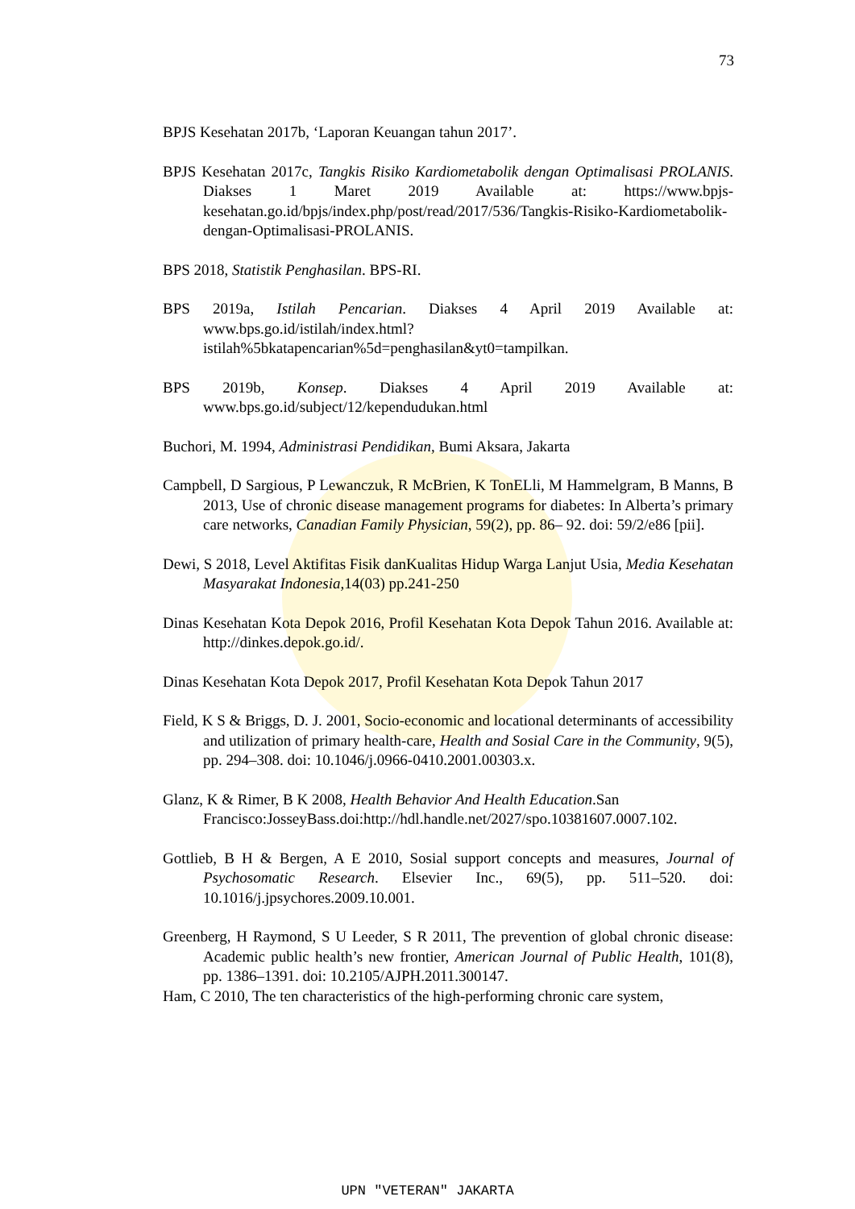73
BPJS Kesehatan 2017b, ‘Laporan Keuangan tahun 2017’.
BPJS Kesehatan 2017c, Tangkis Risiko Kardiometabolik dengan Optimalisasi PROLANIS. Diakses 1 Maret 2019 Available at: https://www.bpjs-kesehatan.go.id/bpjs/index.php/post/read/2017/536/Tangkis-Risiko-Kardiometabolik-dengan-Optimalisasi-PROLANIS.
BPS 2018, Statistik Penghasilan. BPS-RI.
BPS 2019a, Istilah Pencarian. Diakses 4 April 2019 Available at: www.bps.go.id/istilah/index.html?istilah%5bkatapencarian%5d=penghasilan&yt0=tampilkan.
BPS 2019b, Konsep. Diakses 4 April 2019 Available at: www.bps.go.id/subject/12/kependudukan.html
Buchori, M. 1994, Administrasi Pendidikan, Bumi Aksara, Jakarta
Campbell, D Sargious, P Lewanczuk, R McBrien, K TonELli, M Hammelgram, B Manns, B 2013, Use of chronic disease management programs for diabetes: In Alberta’s primary care networks, Canadian Family Physician, 59(2), pp. 86– 92. doi: 59/2/e86 [pii].
Dewi, S 2018, Level Aktifitas Fisik danKualitas Hidup Warga Lanjut Usia, Media Kesehatan Masyarakat Indonesia, 14(03) pp.241-250
Dinas Kesehatan Kota Depok 2016, Profil Kesehatan Kota Depok Tahun 2016. Available at: http://dinkes.depok.go.id/.
Dinas Kesehatan Kota Depok 2017, Profil Kesehatan Kota Depok Tahun 2017
Field, K S & Briggs, D. J. 2001, Socio-economic and locational determinants of accessibility and utilization of primary health-care, Health and Sosial Care in the Community, 9(5), pp. 294–308. doi: 10.1046/j.0966-0410.2001.00303.x.
Glanz, K & Rimer, B K 2008, Health Behavior And Health Education.San Francisco:JosseyBass.doi:http://hdl.handle.net/2027/spo.10381607.0007.102.
Gottlieb, B H & Bergen, A E 2010, Sosial support concepts and measures, Journal of Psychosomatic Research. Elsevier Inc., 69(5), pp. 511–520. doi: 10.1016/j.jpsychores.2009.10.001.
Greenberg, H Raymond, S U Leeder, S R 2011, The prevention of global chronic disease: Academic public health’s new frontier, American Journal of Public Health, 101(8), pp. 1386–1391. doi: 10.2105/AJPH.2011.300147.
Ham, C 2010, The ten characteristics of the high-performing chronic care system,
UPN "VETERAN" JAKARTA